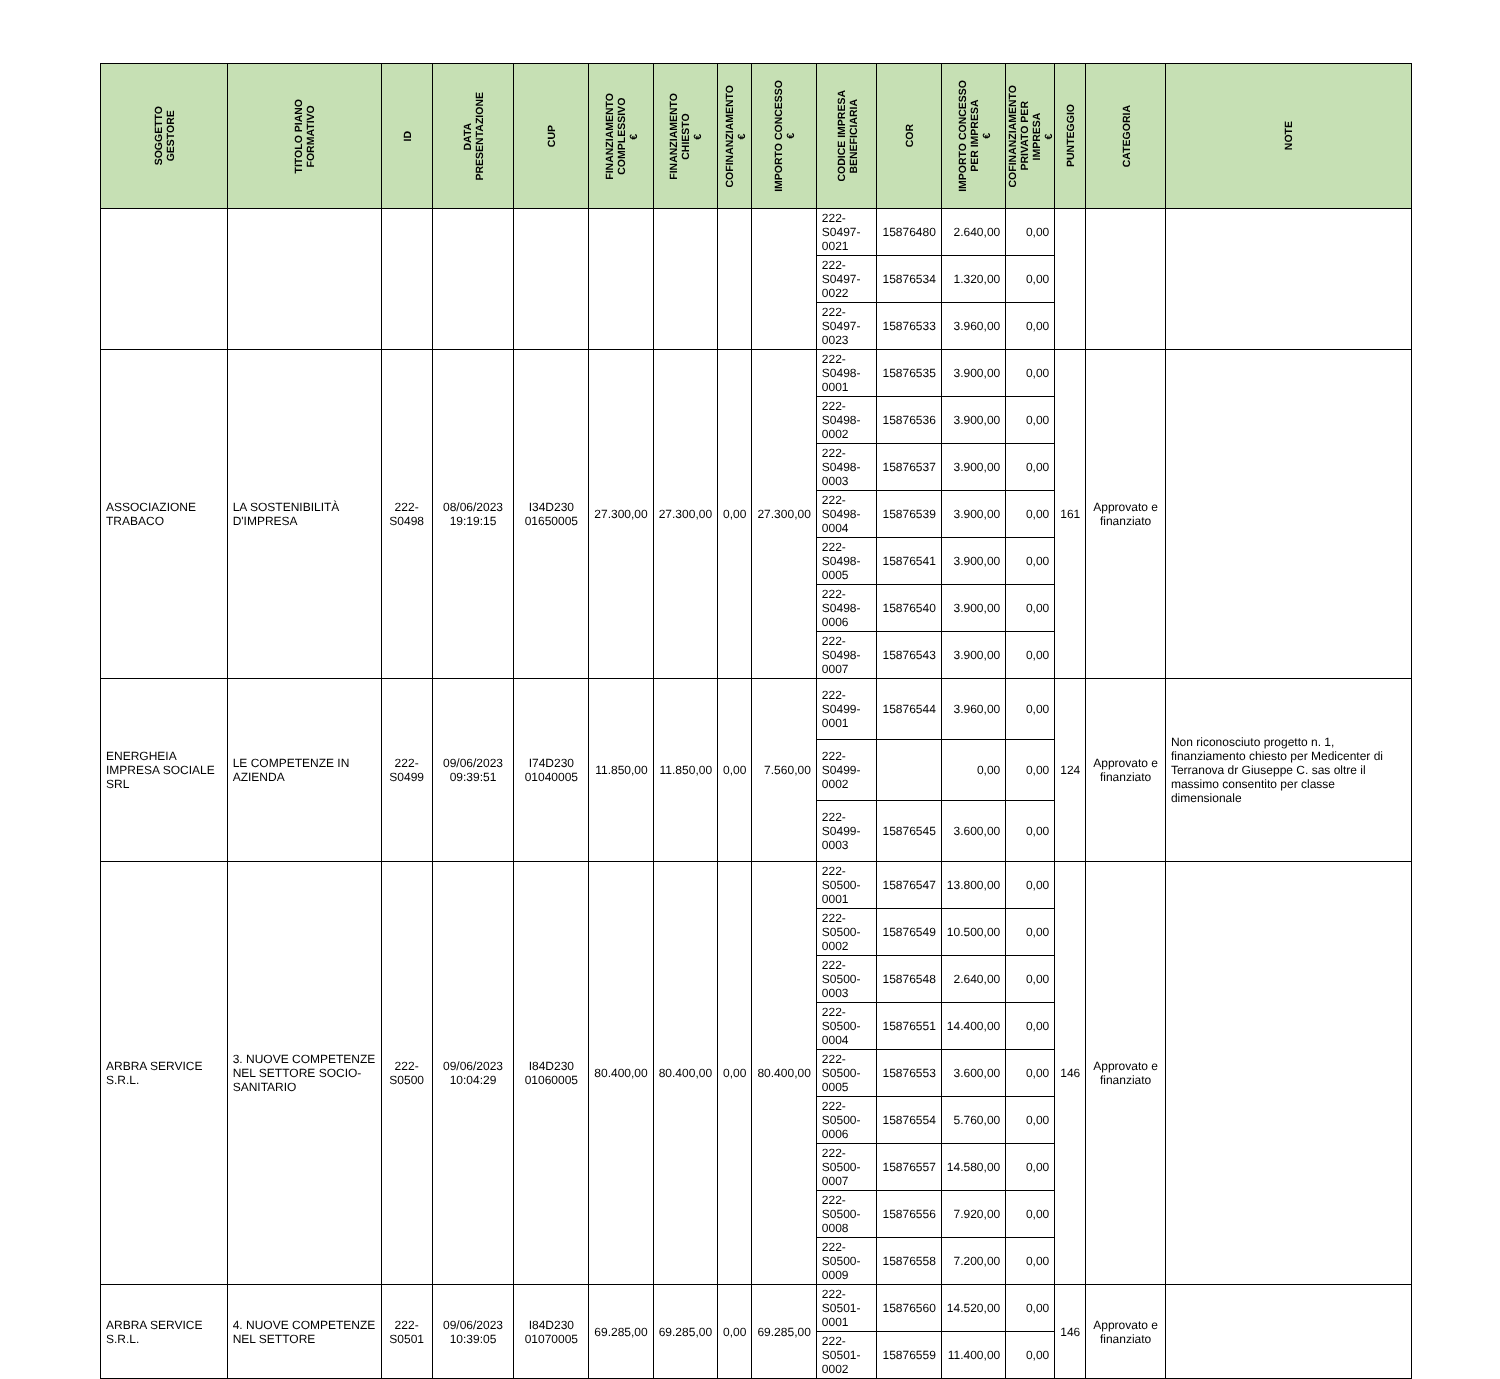| SOGGETTO GESTORE | TITOLO PIANO FORMATIVO | ID | DATA PRESENTAZIONE | CUP | FINANZIAMENTO COMPLESSIVO € | FINANZIAMENTO CHIESTO € | COFINANZIAMENTO € | IMPORTO CONCESSO € | CODICE IMPRESA BENEFICIARIA | COR | IMPORTO CONCESSO PER IMPRESA € | COFINANZIAMENTO PRIVATO PER IMPRESA € | PUNTEGGIO | CATEGORIA | NOTE |
| --- | --- | --- | --- | --- | --- | --- | --- | --- | --- | --- | --- | --- | --- | --- | --- |
| | | | | | | | | | 222-S0497-0021 | 15876480 | 2.640,00 | 0,00 | | | |
| | | | | | | | | | 222-S0497-0022 | 15876534 | 1.320,00 | 0,00 | | | |
| | | | | | | | | | 222-S0497-0023 | 15876533 | 3.960,00 | 0,00 | | | |
| ASSOCIAZIONE TRABACO | LA SOSTENIBILITÀ D'IMPRESA | 222-S0498 | 08/06/2023 19:19:15 | I34D230 01650005 | 27.300,00 | 27.300,00 | 0,00 | 27.300,00 | 222-S0498-0001 | 15876535 | 3.900,00 | 0,00 | 161 | Approvato e finanziato | |
| | | | | | | | | | 222-S0498-0002 | 15876536 | 3.900,00 | 0,00 | | | |
| | | | | | | | | | 222-S0498-0003 | 15876537 | 3.900,00 | 0,00 | | | |
| | | | | | | | | | 222-S0498-0004 | 15876539 | 3.900,00 | 0,00 | | | |
| | | | | | | | | | 222-S0498-0005 | 15876541 | 3.900,00 | 0,00 | | | |
| | | | | | | | | | 222-S0498-0006 | 15876540 | 3.900,00 | 0,00 | | | |
| | | | | | | | | | 222-S0498-0007 | 15876543 | 3.900,00 | 0,00 | | | |
| ENERGHEIA IMPRESA SOCIALE SRL | LE COMPETENZE IN AZIENDA | 222-S0499 | 09/06/2023 09:39:51 | I74D230 01040005 | 11.850,00 | 11.850,00 | 0,00 | 7.560,00 | 222-S0499-0001 | 15876544 | 3.960,00 | 0,00 | 124 | Approvato e finanziato | Non riconosciuto progetto n. 1, finanziamento chiesto per Medicenter di Terranova dr Giuseppe C. sas oltre il massimo consentito per classe dimensionale |
| | | | | | | | | | 222-S0499-0002 | | 0,00 | 0,00 | | | |
| | | | | | | | | | 222-S0499-0003 | 15876545 | 3.600,00 | 0,00 | | | |
| ARBRA SERVICE S.R.L. | 3. NUOVE COMPETENZE NEL SETTORE SOCIO-SANITARIO | 222-S0500 | 09/06/2023 10:04:29 | I84D230 01060005 | 80.400,00 | 80.400,00 | 0,00 | 80.400,00 | 222-S0500-0001 | 15876547 | 13.800,00 | 0,00 | 146 | Approvato e finanziato | |
| | | | | | | | | | 222-S0500-0002 | 15876549 | 10.500,00 | 0,00 | | | |
| | | | | | | | | | 222-S0500-0003 | 15876548 | 2.640,00 | 0,00 | | | |
| | | | | | | | | | 222-S0500-0004 | 15876551 | 14.400,00 | 0,00 | | | |
| | | | | | | | | | 222-S0500-0005 | 15876553 | 3.600,00 | 0,00 | | | |
| | | | | | | | | | 222-S0500-0006 | 15876554 | 5.760,00 | 0,00 | | | |
| | | | | | | | | | 222-S0500-0007 | 15876557 | 14.580,00 | 0,00 | | | |
| | | | | | | | | | 222-S0500-0008 | 15876556 | 7.920,00 | 0,00 | | | |
| | | | | | | | | | 222-S0500-0009 | 15876558 | 7.200,00 | 0,00 | | | |
| ARBRA SERVICE S.R.L. | 4. NUOVE COMPETENZE NEL SETTORE | 222-S0501 | 09/06/2023 10:39:05 | I84D230 01070005 | 69.285,00 | 69.285,00 | 0,00 | 69.285,00 | 222-S0501-0001 | 15876560 | 14.520,00 | 0,00 | 146 | Approvato e finanziato | |
| | | | | | | | | | 222-S0501-0002 | 15876559 | 11.400,00 | 0,00 | | | |